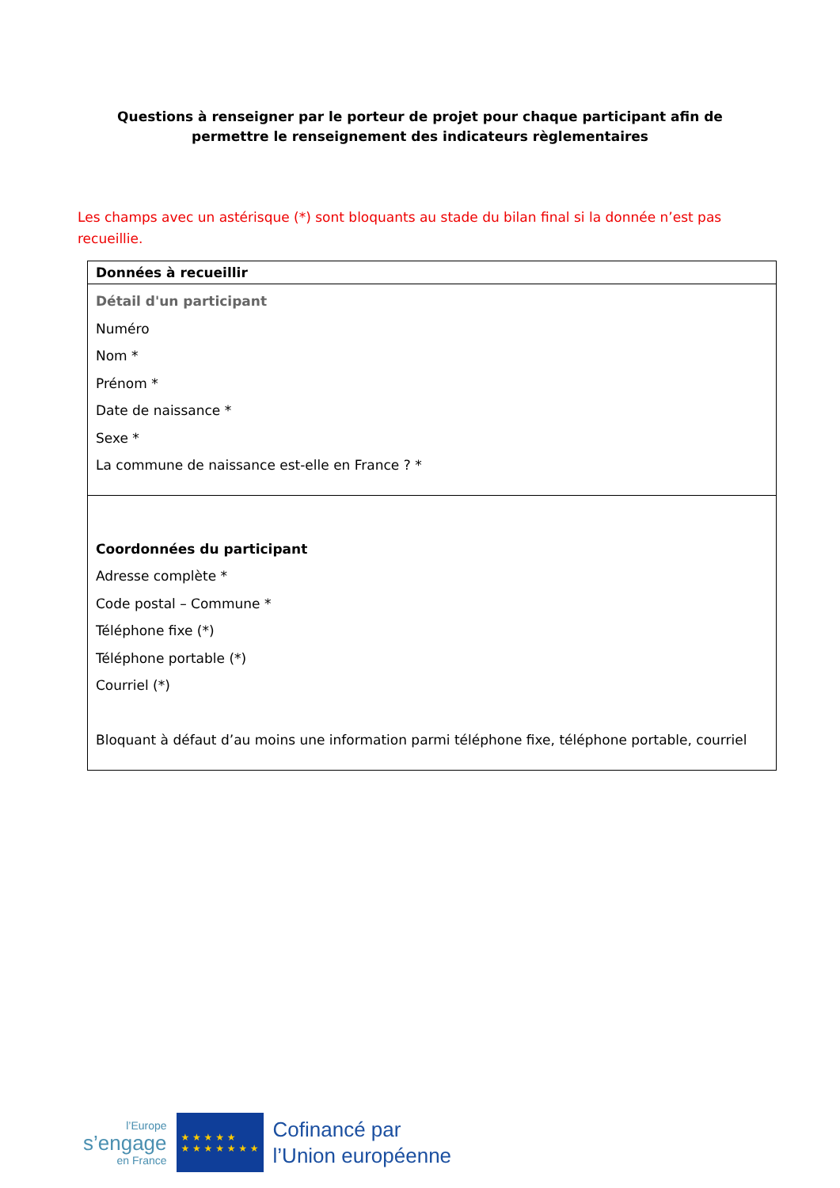Questions à renseigner par le porteur de projet pour chaque participant afin de permettre le renseignement des indicateurs règlementaires
Les champs avec un astérisque (*) sont bloquants au stade du bilan final si la donnée n’est pas recueillie.
| Données à recueillir |
| --- |
| Détail d'un participant Numéro Nom * Prénom * Date de naissance * Sexe * La commune de naissance est-elle en France ? * |
| Coordonnées du participant Adresse complète * Code postal – Commune * Téléphone fixe (*) Téléphone portable (*) Courriel (*) Bloquant à défaut d’au moins une information parmi téléphone fixe, téléphone portable, courriel |
l’Europe
s’engage
en France
★ ★ ★ ★ ★
★ ★ ★ ★ ★ ★ ★
Cofinancé par
l’Union européenne